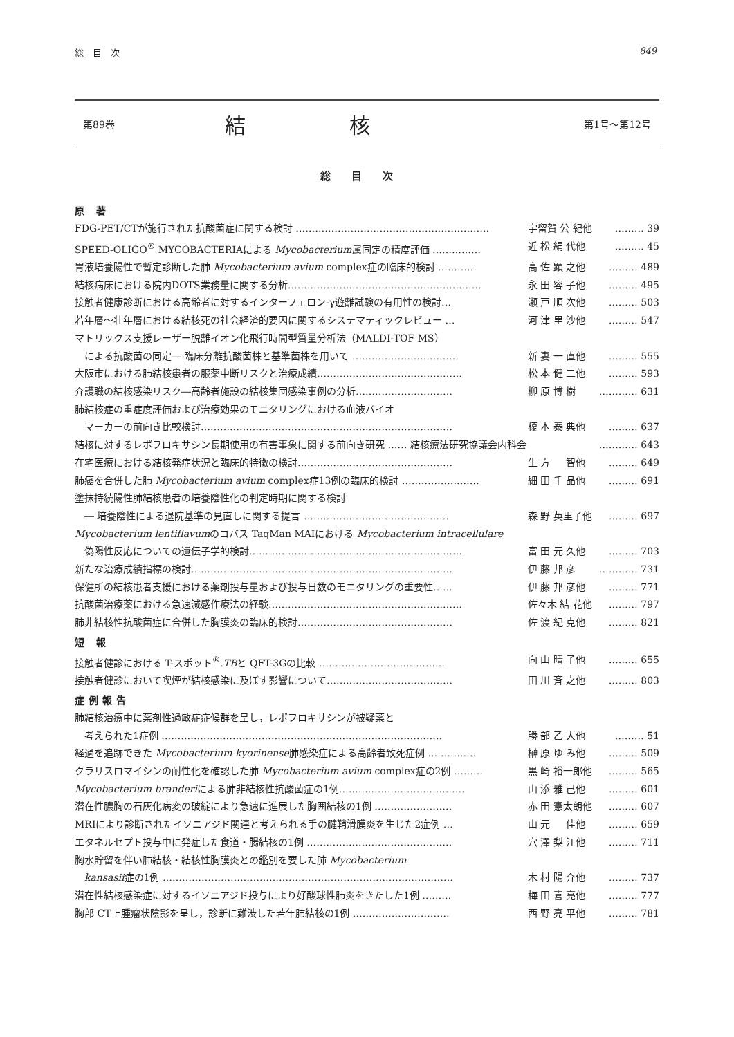総　目　次 849
第89巻 結核 第1号〜第12号
総目次
原 著
FDG-PET/CTが施行された抗酸菌症に関する検討 …………………………………………………… 宇留賀 公 紀他 ……… 39
SPEED-OLIGO<sup>®</sup> MYCOBACTERIAによる Mycobacterium属同定の精度評価 …………… 近 松 絹 代他 ……… 45
胃液培養陽性で暫定診断した肺 Mycobacterium avium complex症の臨床的検討 ………… 高 佐 顕 之他 ……… 489
結核病床における院内DOTS業務量に関する分析…………………………………………………… 永 田 容 子他 ……… 495
接触者健康診断における高齢者に対するインターフェロン-γ遊離試験の有用性の検討… 瀬 戸 順 次他 ……… 503
若年層〜壮年層における結核死の社会経済的要因に関するシステマティックレビュー … 河 津 里 沙他 ……… 547
マトリックス支援レーザー脱離イオン化飛行時間型質量分析法（MALDI-TOF MS）
による抗酸菌の同定― 臨床分離抗酸菌株と基準菌株を用いて …………………………… 新 妻 一 直他 ……… 555
大阪市における肺結核患者の服薬中断リスクと治療成績……………………………………… 松 本 健 二他 ……… 593
介護職の結核感染リスク―高齢者施設の結核集団感染事例の分析………………………… 柳 原 博 樹 ………… 631
肺結核症の重症度評価および治療効果のモニタリングにおける血液バイオ
マーカーの前向き比較検討…………………………………………………………………… 榎 本 泰 典他 ……… 637
結核に対するレボフロキサシン長期使用の有害事象に関する前向き研究 …… 結核療法研究協議会内科会 ………… 643
在宅医療における結核発症状況と臨床的特徴の検討………………………………………… 生 方 　 智他 ……… 649
肺癌を合併した肺 Mycobacterium avium complex症13例の臨床的検討 …………………… 細 田 千 晶他 ……… 691
塗抹持続陽性肺結核患者の培養陰性化の判定時期に関する検討
― 培養陰性による退院基準の見直しに関する提言 ……………………………………… 森 野 英里子他 ……… 697
Mycobacterium lentiflavumのコバス TaqMan MAIにおける Mycobacterium intracellulare
偽陽性反応についての遺伝子学的検討………………………………………………………… 富 田 元 久他 ……… 703
新たな治療成績指標の検討……………………………………………………………………… 伊 藤 邦 彦 ………… 731
保健所の結核患者支援における薬剤投与量および投与日数のモニタリングの重要性…… 伊 藤 邦 彦他 ……… 771
抗酸菌治療薬における急速減感作療法の経験…………………………………………………… 佐々木 結 花他 ……… 797
肺非結核性抗酸菌症に合併した胸膜炎の臨床的検討………………………………………… 佐 渡 紀 克他 ……… 821
短 報
接触者健診における T-スポット<sup>®</sup>.TBと QFT-3Gの比較 ………………………………… 向 山 晴 子他 ……… 655
接触者健診において喫煙が結核感染に及ぼす影響について………………………………… 田 川 斉 之他 ……… 803
症例報告
肺結核治療中に薬剤性過敏症症候群を呈し，レボフロキサシンが被疑薬と
考えられた1症例 …………………………………………………………………………… 勝 部 乙 大他 ……… 51
経過を追跡できた Mycobacterium kyorinense肺感染症による高齢者致死症例 …………… 榊 原 ゆ み他 ……… 509
クラリスロマイシンの耐性化を確認した肺 Mycobacterium avium complex症の2例 ……… 黒 崎 裕一郎他 ……… 565
Mycobacterium branderiによる肺非結核性抗酸菌症の1例………………………………… 山 添 雅 己他 ……… 601
潜在性膿胸の石灰化病変の破綻により急速に進展した胸囲結核の1例 …………………… 赤 田 憲太朗他 ……… 607
MRIにより診断されたイソニアジド関連と考えられる手の腱鞘滑膜炎を生じた2症例 … 山 元 　 佳他 ……… 659
エタネルセプト投与中に発症した食道・腸結核の1例 ……………………………………… 穴 澤 梨 江他 ……… 711
胸水貯留を伴い肺結核・結核性胸膜炎との鑑別を要した肺 Mycobacterium
kansasii症の1例 ……………………………………………………………………………… 木 村 陽 介他 ……… 737
潜在性結核感染症に対するイソニアジド投与により好酸球性肺炎をきたした1例 ……… 梅 田 喜 亮他 ……… 777
胸部 CT上腫瘤状陰影を呈し，診断に難渋した若年肺結核の1例 ………………………… 西 野 亮 平他 ……… 781